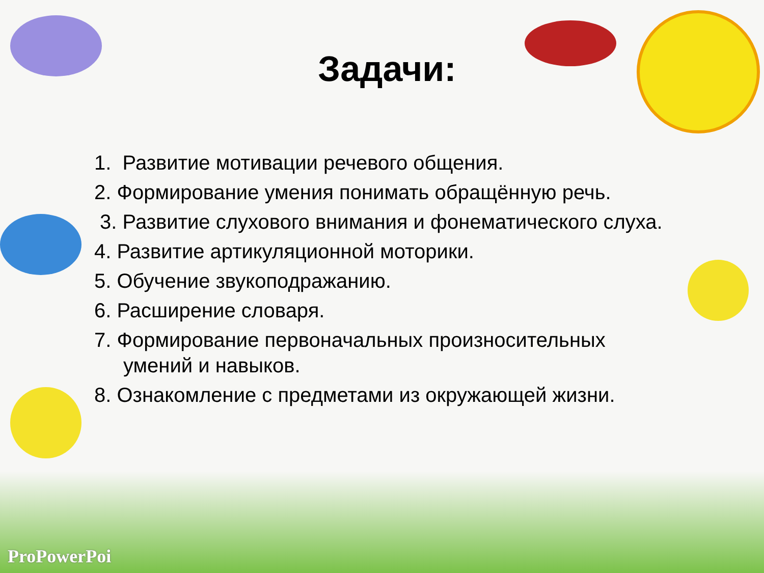Задачи:
1. Развитие мотивации речевого общения.
2. Формирование умения понимать обращённую речь.
3. Развитие слухового внимания и фонематического слуха.
4. Развитие артикуляционной моторики.
5. Обучение звукоподражанию.
6. Расширение словаря.
7. Формирование первоначальных произносительных
умений и навыков.
8. Ознакомление с предметами из окружающей жизни.
ProPowerPoi